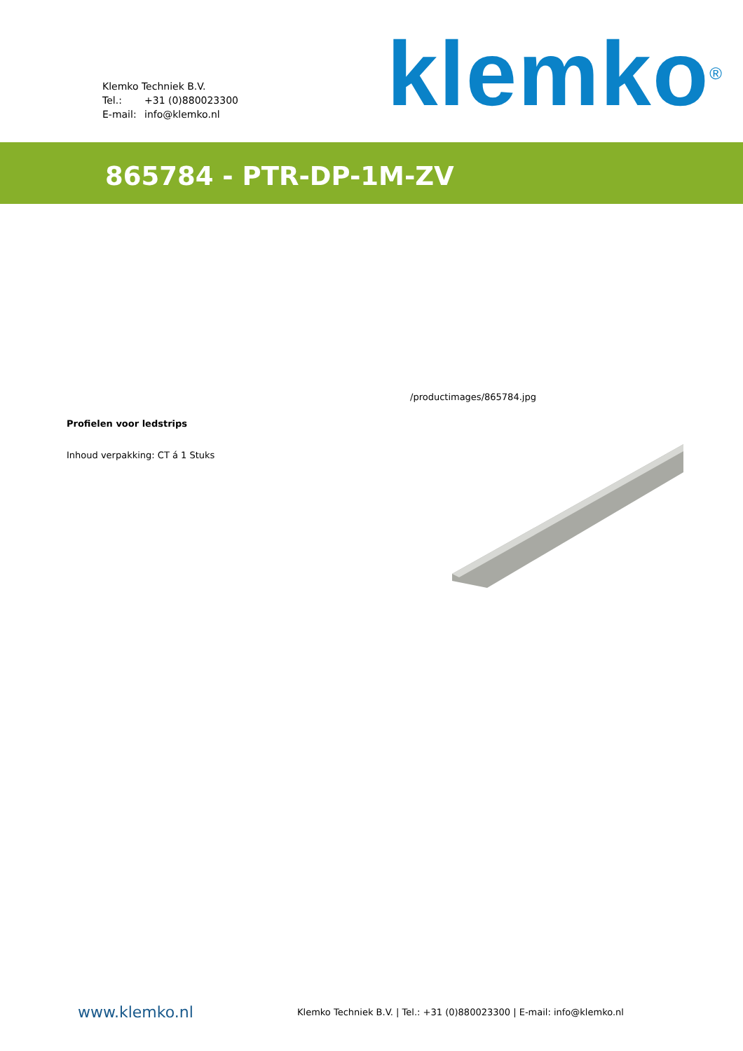Klemko Techniek B.V.
Tel.: +31 (0)880023300
E-mail: info@klemko.nl
klemko<sup>®</sup>
865784 - PTR-DP-1M-ZV
Profielen voor ledstrips
Inhoud verpakking: CT á 1 Stuks
/productimages/865784.jpg
www.klemko.nl
Klemko Techniek B.V. | Tel.: +31 (0)880023300 | E-mail: info@klemko.nl